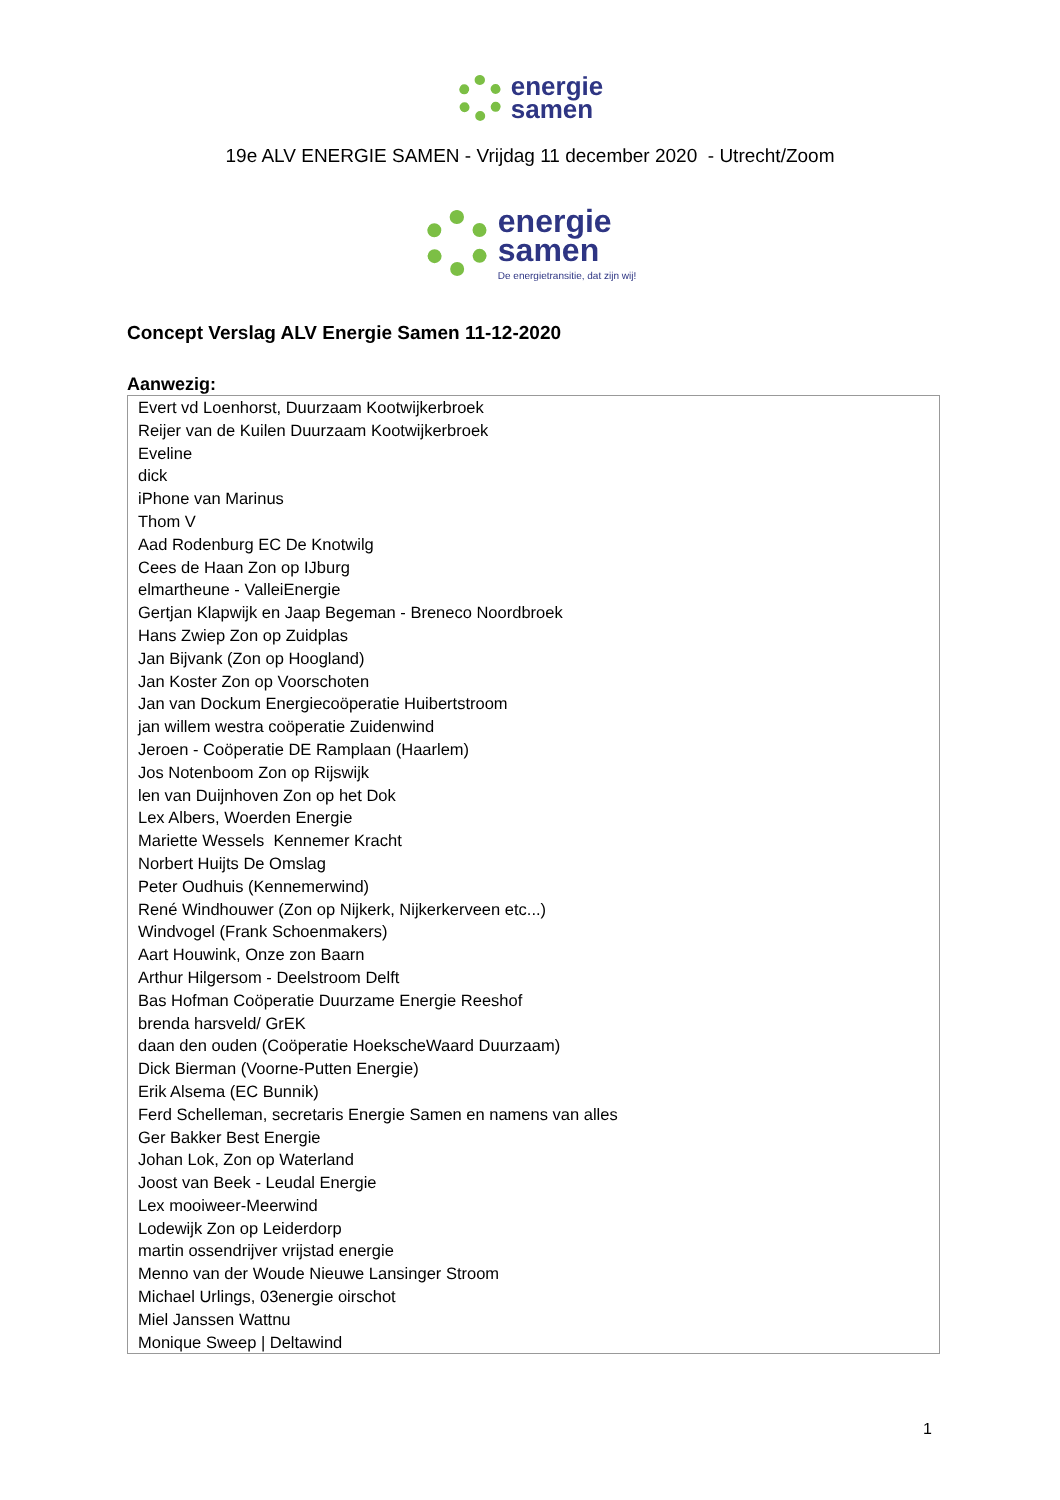energie
samen
19e ALV ENERGIE SAMEN - Vrijdag 11 december 2020 - Utrecht/Zoom
energie
samen De energietransitie, dat zijn wij!
Concept Verslag ALV Energie Samen 11-12-2020
Aanwezig:
| Evert vd Loenhorst, Duurzaam Kootwijkerbroek |
| Reijer van de Kuilen Duurzaam Kootwijkerbroek |
| Eveline |
| dick |
| iPhone van Marinus |
| Thom V |
| Aad Rodenburg EC De Knotwilg |
| Cees de Haan Zon op IJburg |
| elmartheune - ValleiEnergie |
| Gertjan Klapwijk en Jaap Begeman - Breneco Noordbroek |
| Hans Zwiep Zon op Zuidplas |
| Jan Bijvank (Zon op Hoogland) |
| Jan Koster Zon op Voorschoten |
| Jan van Dockum Energiecoöperatie Huibertstroom |
| jan willem westra coöperatie Zuidenwind |
| Jeroen - Coöperatie DE Ramplaan (Haarlem) |
| Jos Notenboom Zon op Rijswijk |
| len van Duijnhoven Zon op het Dok |
| Lex Albers, Woerden Energie |
| Mariette Wessels Kennemer Kracht |
| Norbert Huijts De Omslag |
| Peter Oudhuis (Kennemerwind) |
| René Windhouwer (Zon op Nijkerk, Nijkerkerveen etc...) |
| Windvogel (Frank Schoenmakers) |
| Aart Houwink, Onze zon Baarn |
| Arthur Hilgersom - Deelstroom Delft |
| Bas Hofman Coöperatie Duurzame Energie Reeshof |
| brenda harsveld/ GrEK |
| daan den ouden (Coöperatie HoekscheWaard Duurzaam) |
| Dick Bierman (Voorne-Putten Energie) |
| Erik Alsema (EC Bunnik) |
| Ferd Schelleman, secretaris Energie Samen en namens van alles |
| Ger Bakker Best Energie |
| Johan Lok, Zon op Waterland |
| Joost van Beek - Leudal Energie |
| Lex mooiweer-Meerwind |
| Lodewijk Zon op Leiderdorp |
| martin ossendrijver vrijstad energie |
| Menno van der Woude Nieuwe Lansinger Stroom |
| Michael Urlings, 03energie oirschot |
| Miel Janssen Wattnu |
| Monique Sweep / Deltawind |
1